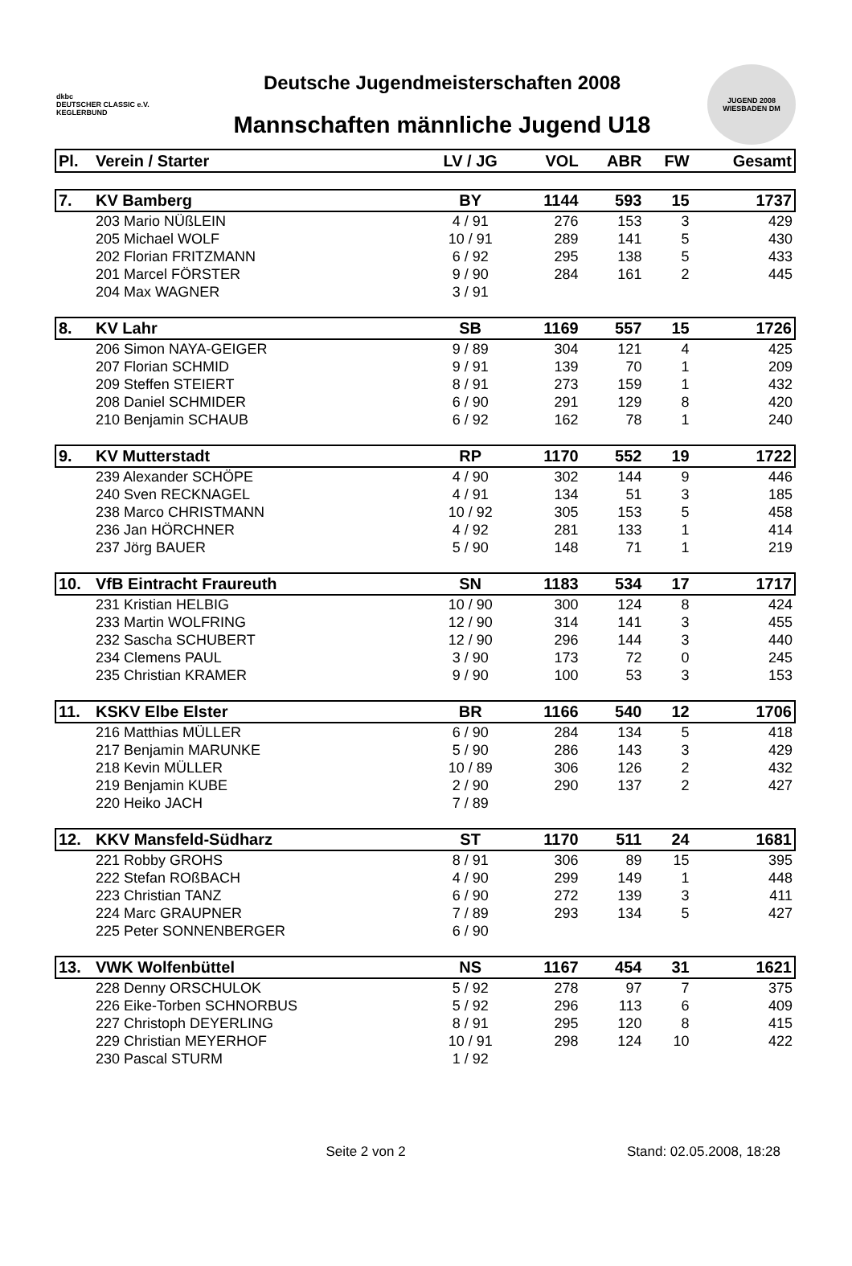dkbc
DEUTSCHER CLASSIC e.V.
KEGLERBUND
Deutsche Jugendmeisterschaften 2008
Mannschaften männliche Jugend U18
JUGEND 2008 WIESBADEN DM
| Pl. | Verein / Starter | LV / JG | VOL | ABR | FW | Gesamt |
| --- | --- | --- | --- | --- | --- | --- |
| 7. | KV Bamberg | BY | 1144 | 593 | 15 | 1737 |
| | 203 Mario NÜßLEIN | 4 / 91 | 276 | 153 | 3 | 429 |
| | 205 Michael WOLF | 10 / 91 | 289 | 141 | 5 | 430 |
| | 202 Florian FRITZMANN | 6 / 92 | 295 | 138 | 5 | 433 |
| | 201 Marcel FÖRSTER | 9 / 90 | 284 | 161 | 2 | 445 |
| | 204 Max WAGNER | 3 / 91 | | | | |
| 8. | KV Lahr | SB | 1169 | 557 | 15 | 1726 |
| | 206 Simon NAYA-GEIGER | 9 / 89 | 304 | 121 | 4 | 425 |
| | 207 Florian SCHMID | 9 / 91 | 139 | 70 | 1 | 209 |
| | 209 Steffen STEIERT | 8 / 91 | 273 | 159 | 1 | 432 |
| | 208 Daniel SCHMIDER | 6 / 90 | 291 | 129 | 8 | 420 |
| | 210 Benjamin SCHAUB | 6 / 92 | 162 | 78 | 1 | 240 |
| 9. | KV Mutterstadt | RP | 1170 | 552 | 19 | 1722 |
| | 239 Alexander SCHÖPE | 4 / 90 | 302 | 144 | 9 | 446 |
| | 240 Sven RECKNAGEL | 4 / 91 | 134 | 51 | 3 | 185 |
| | 238 Marco CHRISTMANN | 10 / 92 | 305 | 153 | 5 | 458 |
| | 236 Jan HÖRCHNER | 4 / 92 | 281 | 133 | 1 | 414 |
| | 237 Jörg BAUER | 5 / 90 | 148 | 71 | 1 | 219 |
| 10. | VfB Eintracht Fraureuth | SN | 1183 | 534 | 17 | 1717 |
| | 231 Kristian HELBIG | 10 / 90 | 300 | 124 | 8 | 424 |
| | 233 Martin WOLFRING | 12 / 90 | 314 | 141 | 3 | 455 |
| | 232 Sascha SCHUBERT | 12 / 90 | 296 | 144 | 3 | 440 |
| | 234 Clemens PAUL | 3 / 90 | 173 | 72 | 0 | 245 |
| | 235 Christian KRAMER | 9 / 90 | 100 | 53 | 3 | 153 |
| 11. | KSKV Elbe Elster | BR | 1166 | 540 | 12 | 1706 |
| | 216 Matthias MÜLLER | 6 / 90 | 284 | 134 | 5 | 418 |
| | 217 Benjamin MARUNKE | 5 / 90 | 286 | 143 | 3 | 429 |
| | 218 Kevin MÜLLER | 10 / 89 | 306 | 126 | 2 | 432 |
| | 219 Benjamin KUBE | 2 / 90 | 290 | 137 | 2 | 427 |
| | 220 Heiko JACH | 7 / 89 | | | | |
| 12. | KKV Mansfeld-Südharz | ST | 1170 | 511 | 24 | 1681 |
| | 221 Robby GROHS | 8 / 91 | 306 | 89 | 15 | 395 |
| | 222 Stefan ROßBACH | 4 / 90 | 299 | 149 | 1 | 448 |
| | 223 Christian TANZ | 6 / 90 | 272 | 139 | 3 | 411 |
| | 224 Marc GRAUPNER | 7 / 89 | 293 | 134 | 5 | 427 |
| | 225 Peter SONNENBERGER | 6 / 90 | | | | |
| 13. | VWK Wolfenbüttel | NS | 1167 | 454 | 31 | 1621 |
| | 228 Denny ORSCHULOK | 5 / 92 | 278 | 97 | 7 | 375 |
| | 226 Eike-Torben SCHNORBUS | 5 / 92 | 296 | 113 | 6 | 409 |
| | 227 Christoph DEYERLING | 8 / 91 | 295 | 120 | 8 | 415 |
| | 229 Christian MEYERHOF | 10 / 91 | 298 | 124 | 10 | 422 |
| | 230 Pascal STURM | 1 / 92 | | | | |
Seite 2 von 2 Stand: 02.05.2008, 18:28